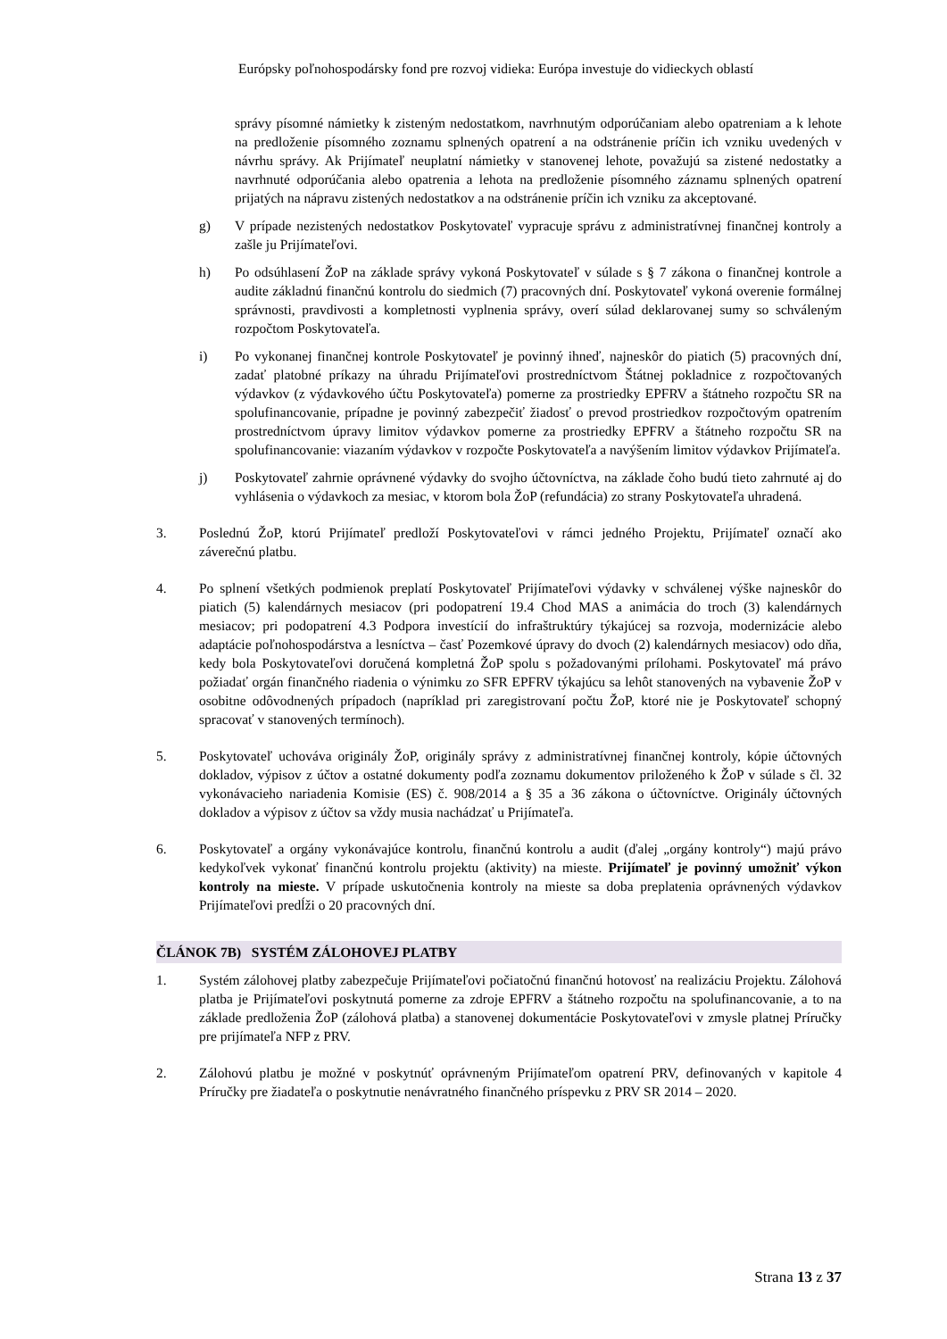Európsky poľnohospodársky fond pre rozvoj vidieka: Európa investuje do vidieckych oblastí
správy písomné námietky k zisteným nedostatkom, navrhnutým odporúčaniam alebo opatreniam a k lehote na predloženie písomného zoznamu splnených opatrení a na odstránenie príčin ich vzniku uvedených v návrhu správy. Ak Prijímateľ neuplatní námietky v stanovenej lehote, považujú sa zistené nedostatky a navrhnuté odporúčania alebo opatrenia a lehota na predloženie písomného záznamu splnených opatrení prijatých na nápravu zistených nedostatkov a na odstránenie príčin ich vzniku za akceptované.
g) V prípade nezistených nedostatkov Poskytovateľ vypracuje správu z administratívnej finančnej kontroly a zašle ju Prijímateľovi.
h) Po odsúhlasení ŽoP na základe správy vykoná Poskytovateľ v súlade s § 7 zákona o finančnej kontrole a audite základnú finančnú kontrolu do siedmich (7) pracovných dní. Poskytovateľ vykoná overenie formálnej správnosti, pravdivosti a kompletnosti vyplnenia správy, overí súlad deklarovanej sumy so schváleným rozpočtom Poskytovateľa.
i) Po vykonanej finančnej kontrole Poskytovateľ je povinný ihneď, najneskôr do piatich (5) pracovných dní, zadať platobné príkazy na úhradu Prijímateľovi prostredníctvom Štátnej pokladnice z rozpočtovaných výdavkov (z výdavkového účtu Poskytovateľa) pomerne za prostriedky EPFRV a štátneho rozpočtu SR na spolufinancovanie, prípadne je povinný zabezpečiť žiadosť o prevod prostriedkov rozpočtovým opatrením prostredníctvom úpravy limitov výdavkov pomerne za prostriedky EPFRV a štátneho rozpočtu SR na spolufinancovanie: viazaním výdavkov v rozpočte Poskytovateľa a navýšením limitov výdavkov Prijímateľa.
j) Poskytovateľ zahrnie oprávnené výdavky do svojho účtovníctva, na základe čoho budú tieto zahrnuté aj do vyhlásenia o výdavkoch za mesiac, v ktorom bola ŽoP (refundácia) zo strany Poskytovateľa uhradená.
3. Poslednú ŽoP, ktorú Prijímateľ predloží Poskytovateľovi v rámci jedného Projektu, Prijímateľ označí ako záverečnú platbu.
4. Po splnení všetkých podmienok preplatí Poskytovateľ Prijímateľovi výdavky v schválenej výške najneskôr do piatich (5) kalendárnych mesiacov (pri podopatrení 19.4 Chod MAS a animácia do troch (3) kalendárnych mesiacov; pri podopatrení 4.3 Podpora investícií do infraštruktúry týkajúcej sa rozvoja, modernizácie alebo adaptácie poľnohospodárstva a lesníctva – časť Pozemkové úpravy do dvoch (2) kalendárnych mesiacov) odo dňa, kedy bola Poskytovateľovi doručená kompletná ŽoP spolu s požadovanými prílohami. Poskytovateľ má právo požiadať orgán finančného riadenia o výnimku zo SFR EPFRV týkajúcu sa lehôt stanovených na vybavenie ŽoP v osobitne odôvodnených prípadoch (napríklad pri zaregistrovaní počtu ŽoP, ktoré nie je Poskytovateľ schopný spracovať v stanovených termínoch).
5. Poskytovateľ uchováva originály ŽoP, originály správy z administratívnej finančnej kontroly, kópie účtovných dokladov, výpisov z účtov a ostatné dokumenty podľa zoznamu dokumentov priloženého k ŽoP v súlade s čl. 32 vykonávacieho nariadenia Komisie (ES) č. 908/2014 a § 35 a 36 zákona o účtovníctve. Originály účtovných dokladov a výpisov z účtov sa vždy musia nachádzať u Prijímateľa.
6. Poskytovateľ a orgány vykonávajúce kontrolu, finančnú kontrolu a audit (ďalej „orgány kontroly“) majú právo kedykoľvek vykonať finančnú kontrolu projektu (aktivity) na mieste. Prijímateľ je povinný umožniť výkon kontroly na mieste. V prípade uskutočnenia kontroly na mieste sa doba preplatenia oprávnených výdavkov Prijímateľovi predĺži o 20 pracovných dní.
ČLÁNOK 7B) SYSTÉM ZÁLOHOVEJ PLATBY
1. Systém zálohovej platby zabezpečuje Prijímateľovi počiatočnú finančnú hotovosť na realizáciu Projektu. Zálohová platba je Prijímateľovi poskytnutá pomerne za zdroje EPFRV a štátneho rozpočtu na spolufinancovanie, a to na základe predloženia ŽoP (zálohová platba) a stanovenej dokumentácie Poskytovateľovi v zmysle platnej Príručky pre prijímateľa NFP z PRV.
2. Zálohovú platbu je možné v poskytnúť oprávneným Prijímateľom opatrení PRV, definovaných v kapitole 4 Príručky pre žiadateľa o poskytnutie nenávratného finančného príspevku z PRV SR 2014 – 2020.
Strana 13 z 37